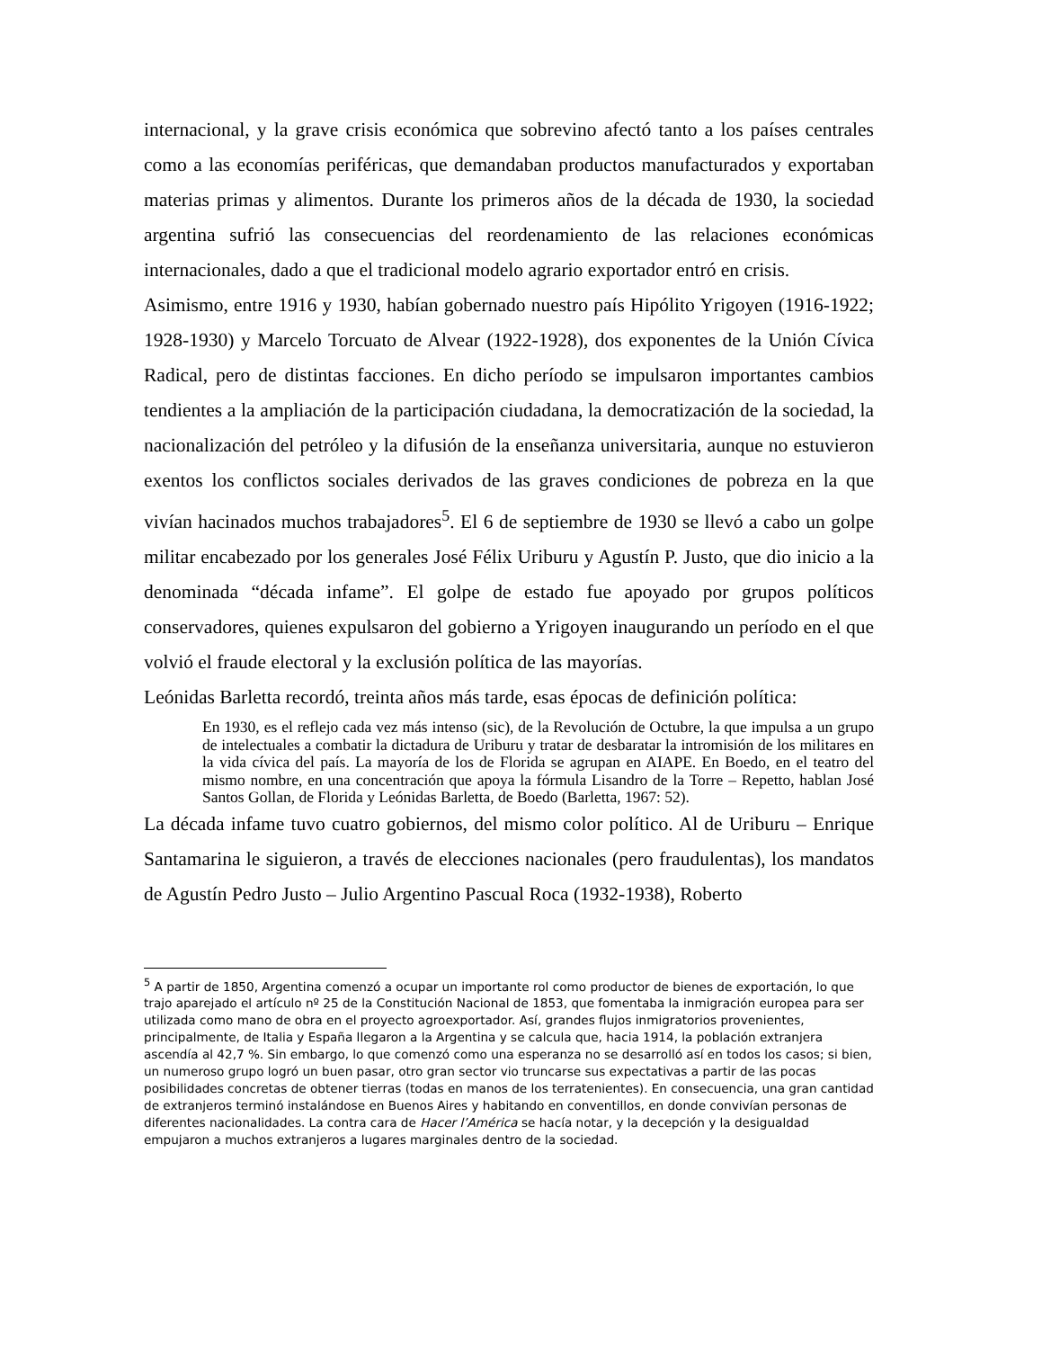internacional, y la grave crisis económica que sobrevino afectó tanto a los países centrales como a las economías periféricas, que demandaban productos manufacturados y exportaban materias primas y alimentos. Durante los primeros años de la década de 1930, la sociedad argentina sufrió las consecuencias del reordenamiento de las relaciones económicas internacionales, dado a que el tradicional modelo agrario exportador entró en crisis.
Asimismo, entre 1916 y 1930, habían gobernado nuestro país Hipólito Yrigoyen (1916-1922; 1928-1930) y Marcelo Torcuato de Alvear (1922-1928), dos exponentes de la Unión Cívica Radical, pero de distintas facciones. En dicho período se impulsaron importantes cambios tendientes a la ampliación de la participación ciudadana, la democratización de la sociedad, la nacionalización del petróleo y la difusión de la enseñanza universitaria, aunque no estuvieron exentos los conflictos sociales derivados de las graves condiciones de pobreza en la que vivían hacinados muchos trabajadores<sup>5</sup>. El 6 de septiembre de 1930 se llevó a cabo un golpe militar encabezado por los generales José Félix Uriburu y Agustín P. Justo, que dio inicio a la denominada “década infame”. El golpe de estado fue apoyado por grupos políticos conservadores, quienes expulsaron del gobierno a Yrigoyen inaugurando un período en el que volvió el fraude electoral y la exclusión política de las mayorías.
Leónidas Barletta recordó, treinta años más tarde, esas épocas de definición política:
En 1930, es el reflejo cada vez más intenso (sic), de la Revolución de Octubre, la que impulsa a un grupo de intelectuales a combatir la dictadura de Uriburu y tratar de desbaratar la intromisión de los militares en la vida cívica del país. La mayoría de los de Florida se agrupan en AIAPE. En Boedo, en el teatro del mismo nombre, en una concentración que apoya la fórmula Lisandro de la Torre – Repetto, hablan José Santos Gollan, de Florida y Leónidas Barletta, de Boedo (Barletta, 1967: 52).
La década infame tuvo cuatro gobiernos, del mismo color político. Al de Uriburu – Enrique Santamarina le siguieron, a través de elecciones nacionales (pero fraudulentas), los mandatos de Agustín Pedro Justo – Julio Argentino Pascual Roca (1932-1938), Roberto
<sup>5</sup> A partir de 1850, Argentina comenzó a ocupar un importante rol como productor de bienes de exportación, lo que trajo aparejado el artículo nº 25 de la Constitución Nacional de 1853, que fomentaba la inmigración europea para ser utilizada como mano de obra en el proyecto agroexportador. Así, grandes flujos inmigratorios provenientes, principalmente, de Italia y España llegaron a la Argentina y se calcula que, hacia 1914, la población extranjera ascendía al 42,7 %. Sin embargo, lo que comenzó como una esperanza no se desarrolló así en todos los casos; si bien, un numeroso grupo logró un buen pasar, otro gran sector vio truncarse sus expectativas a partir de las pocas posibilidades concretas de obtener tierras (todas en manos de los terratenientes). En consecuencia, una gran cantidad de extranjeros terminó instalándose en Buenos Aires y habitando en conventillos, en donde convivían personas de diferentes nacionalidades. La contra cara de Hacer l’América se hacía notar, y la decepción y la desigualdad empujaron a muchos extranjeros a lugares marginales dentro de la sociedad.